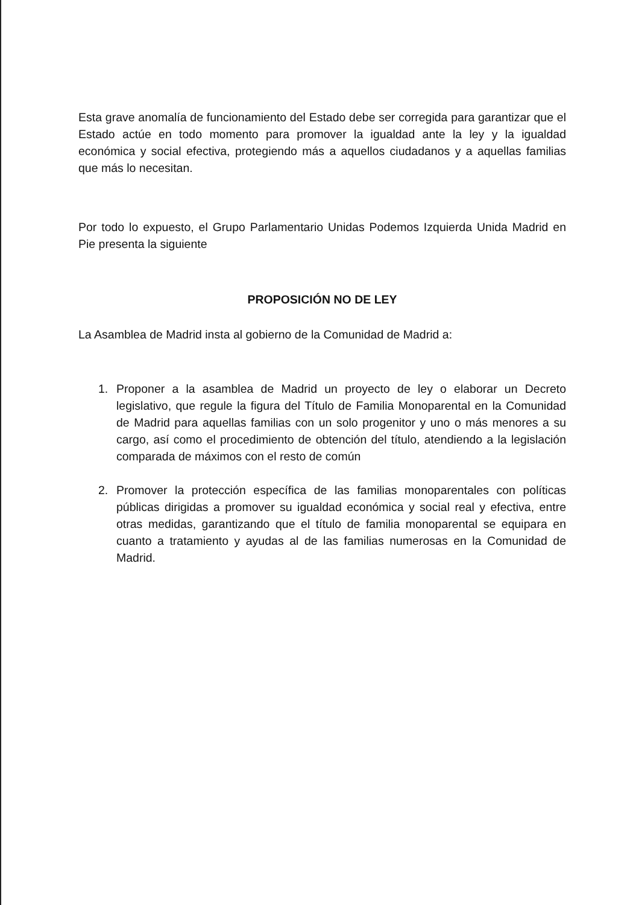Esta grave anomalía de funcionamiento del Estado debe ser corregida para garantizar que el Estado actúe en todo momento para promover la igualdad ante la ley y la igualdad económica y social efectiva, protegiendo más a aquellos ciudadanos y a aquellas familias que más lo necesitan.
Por todo lo expuesto, el Grupo Parlamentario Unidas Podemos Izquierda Unida Madrid en Pie presenta la siguiente
PROPOSICIÓN NO DE LEY
La Asamblea de Madrid insta al gobierno de la Comunidad de Madrid a:
1. Proponer a la asamblea de Madrid un proyecto de ley o elaborar un Decreto legislativo, que regule la figura del Título de Familia Monoparental en la Comunidad de Madrid para aquellas familias con un solo progenitor y uno o más menores a su cargo, así como el procedimiento de obtención del título, atendiendo a la legislación comparada de máximos con el resto de común
2. Promover la protección específica de las familias monoparentales con políticas públicas dirigidas a promover su igualdad económica y social real y efectiva, entre otras medidas, garantizando que el título de familia monoparental se equipara en cuanto a tratamiento y ayudas al de las familias numerosas en la Comunidad de Madrid.